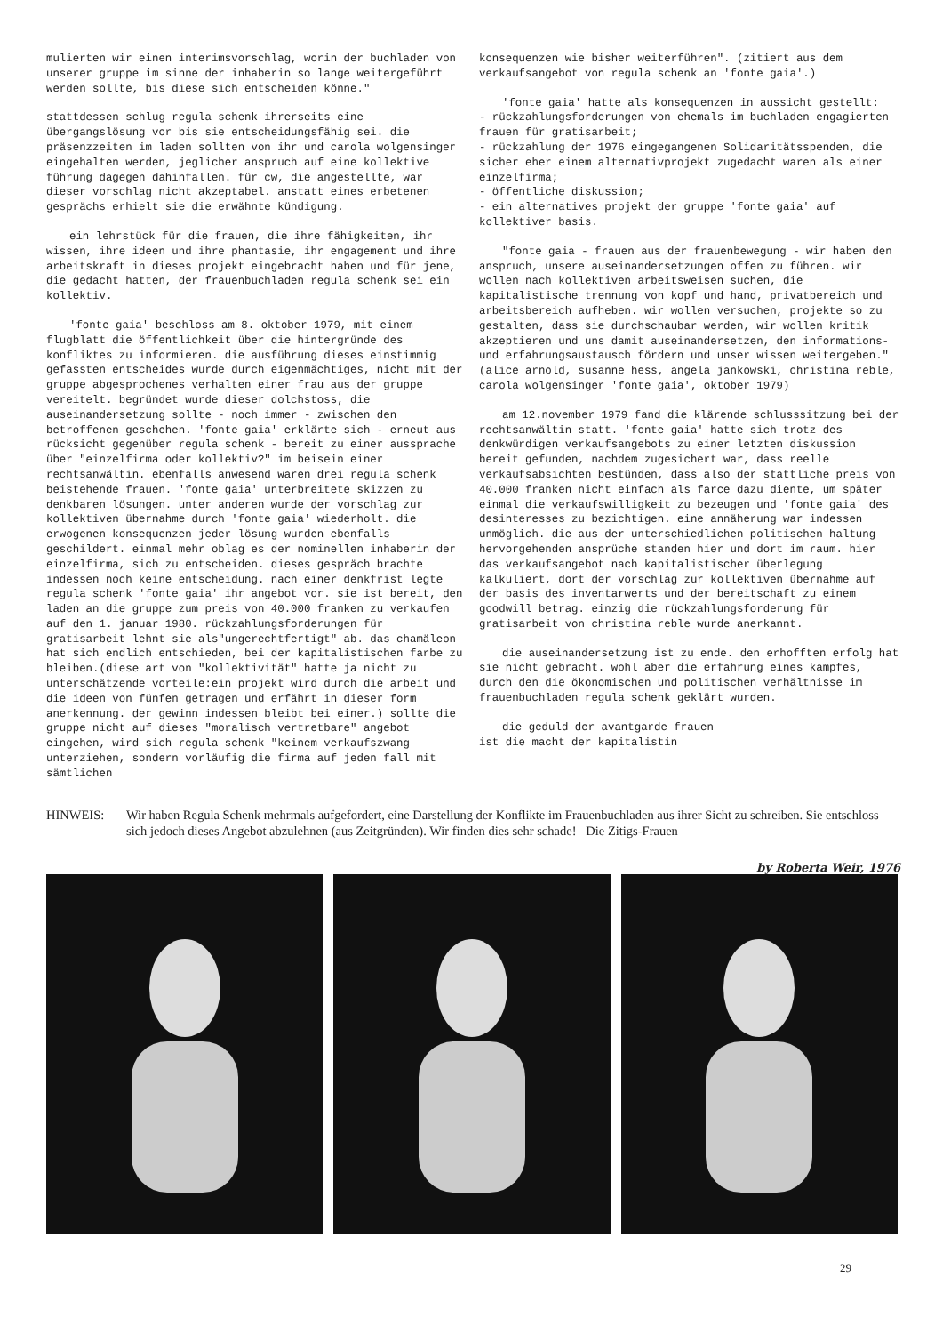mulierten wir einen interimsvorschlag, worin der buchladen von unserer gruppe im sinne der inhaberin so lange weitergeführt werden sollte, bis diese sich entscheiden könne."
stattdessen schlug regula schenk ihrerseits eine übergangslösung vor bis sie entscheidungsfähig sei. die präsenzzeiten im laden sollten von ihr und carola wolgensinger eingehalten werden, jeglicher anspruch auf eine kollektive führung dagegen dahinfallen. für cw, die angestellte, war dieser vorschlag nicht akzeptabel. anstatt eines erbetenen gesprächs erhielt sie die erwähnte kündigung.
ein lehrstück für die frauen, die ihre fähigkeiten, ihr wissen, ihre ideen und ihre phantasie, ihr engagement und ihre arbeitskraft in dieses projekt eingebracht haben und für jene, die gedacht hatten, der frauenbuchladen regula schenk sei ein kollektiv.
'fonte gaia' beschloss am 8. oktober 1979, mit einem flugblatt die öffentlichkeit über die hintergründe des konfliktes zu informieren. die ausführung dieses einstimmig gefassten entscheides wurde durch eigenmächtiges, nicht mit der gruppe abgesprochenes verhalten einer frau aus der gruppe vereitelt. begründet wurde dieser dolchstoss, die auseinandersetzung sollte - noch immer - zwischen den betroffenen geschehen. 'fonte gaia' erklärte sich - erneut aus rücksicht gegenüber regula schenk - bereit zu einer aussprache über "einzelfirma oder kollektiv?" im beisein einer rechtsanwältin. ebenfalls anwesend waren drei regula schenk beistehende frauen. 'fonte gaia' unterbreitete skizzen zu denkbaren lösungen. unter anderen wurde der vorschlag zur kollektiven übernahme durch 'fonte gaia' wiederholt. die erwogenen konsequenzen jeder lösung wurden ebenfalls geschildert. einmal mehr oblag es der nominellen inhaberin der einzelfirma, sich zu entscheiden. dieses gespräch brachte indessen noch keine entscheidung. nach einer denkfrist legte regula schenk 'fonte gaia' ihr angebot vor. sie ist bereit, den laden an die gruppe zum preis von 40.000 franken zu verkaufen auf den 1. januar 1980. rückzahlungsforderungen für gratisarbeit lehnt sie als"ungerechtfertigt" ab. das chamäleon hat sich endlich entschieden, bei der kapitalistischen farbe zu bleiben.(diese art von "kollektivität" hatte ja nicht zu unterschätzende vorteile:ein projekt wird durch die arbeit und die ideen von fünfen getragen und erfährt in dieser form anerkennung. der gewinn indessen bleibt bei einer.) sollte die gruppe nicht auf dieses "moralisch vertretbare" angebot eingehen, wird sich regula schenk "keinem verkaufszwang unterziehen, sondern vorläufig die firma auf jeden fall mit sämtlichen
konsequenzen wie bisher weiterführen". (zitiert aus dem verkaufsangebot von regula schenk an 'fonte gaia'.)
'fonte gaia' hatte als konsequenzen in aussicht gestellt:
- rückzahlungsforderungen von ehemals im buchladen engagierten frauen für gratisarbeit;
- rückzahlung der 1976 eingegangenen Solidaritätsspenden, die sicher eher einem alternativprojekt zugedacht waren als einer einzelfirma;
- öffentliche diskussion;
- ein alternatives projekt der gruppe 'fonte gaia' auf kollektiver basis.
"fonte gaia - frauen aus der frauenbewegung - wir haben den anspruch, unsere auseinandersetzungen offen zu führen. wir wollen nach kollektiven arbeitsweisen suchen, die kapitalistische trennung von kopf und hand, privatbereich und arbeitsbereich aufheben. wir wollen versuchen, projekte so zu gestalten, dass sie durchschaubar werden, wir wollen kritik akzeptieren und uns damit auseinandersetzen, den informations- und erfahrungsaustausch fördern und unser wissen weitergeben." (alice arnold, susanne hess, angela jankowski, christina reble, carola wolgensinger 'fonte gaia', oktober 1979)
am 12.november 1979 fand die klärende schlusssitzung bei der rechtsanwältin statt. 'fonte gaia' hatte sich trotz des denkwürdigen verkaufsangebots zu einer letzten diskussion bereit gefunden, nachdem zugesichert war, dass reelle verkaufsabsichten bestünden, dass also der stattliche preis von 40.000 franken nicht einfach als farce dazu diente, um später einmal die verkaufswilligkeit zu bezeugen und 'fonte gaia' des desinteresses zu bezichtigen. eine annäherung war indessen unmöglich. die aus der unterschiedlichen politischen haltung hervorgehenden ansprüche standen hier und dort im raum. hier das verkaufsangebot nach kapitalistischer überlegung kalkuliert, dort der vorschlag zur kollektiven übernahme auf der basis des inventarwerts und der bereitschaft zu einem goodwill betrag. einzig die rückzahlungsforderung für gratisarbeit von christina reble wurde anerkannt.
die auseinandersetzung ist zu ende. den erhofften erfolg hat sie nicht gebracht. wohl aber die erfahrung eines kampfes, durch den die ökonomischen und politischen verhältnisse im frauenbuchladen regula schenk geklärt wurden.
die geduld der avantgarde frauen
ist die macht der kapitalistin
HINWEIS: Wir haben Regula Schenk mehrmals aufgefordert, eine Darstellung der Konflikte im Frauenbuchladen aus ihrer Sicht zu schreiben. Sie entschloss sich jedoch dieses Angebot abzulehnen (aus Zeitgründen). Wir finden dies sehr schade! Die Zitigs-Frauen
by Roberta Weir, 1976
29